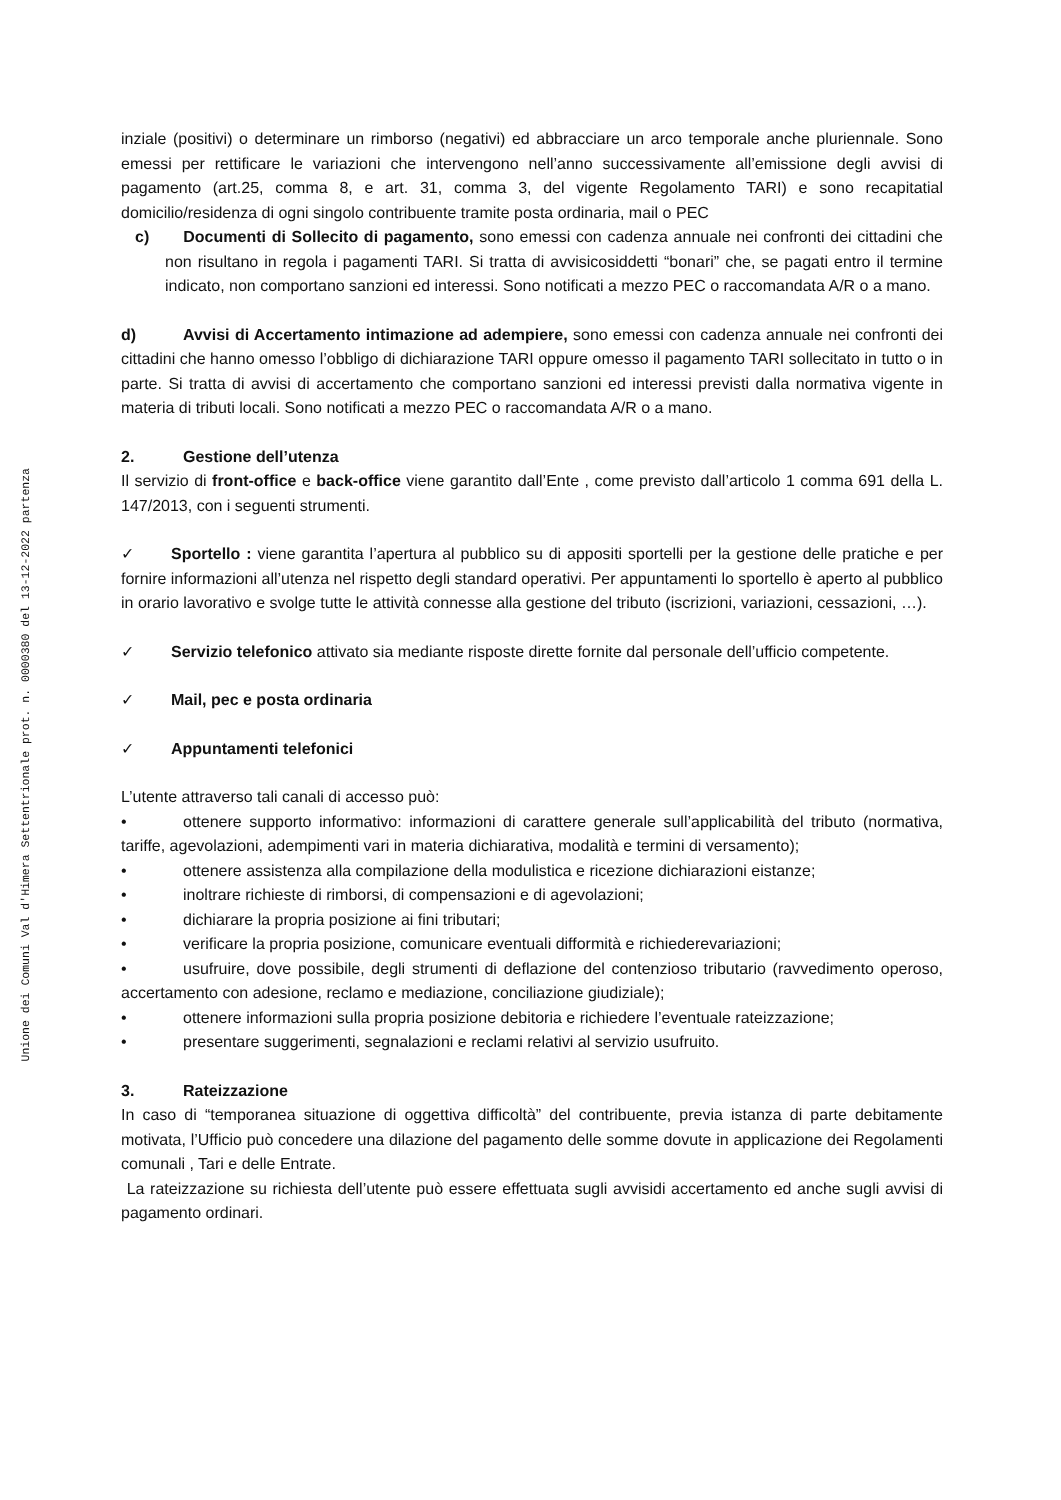Unione dei Comuni Val d'Himera Settentrionale prot. n. 0000380 del 13-12-2022 partenza
inziale (positivi) o determinare un rimborso (negativi) ed abbracciare un arco temporale anche pluriennale. Sono emessi per rettificare le variazioni che intervengono nell’anno successivamente all’emissione degli avvisi di pagamento (art.25, comma 8, e art. 31, comma 3, del vigente Regolamento TARI) e sono recapitatial domicilio/residenza di ogni singolo contribuente tramite posta ordinaria, mail o PEC
c) Documenti di Sollecito di pagamento, sono emessi con cadenza annuale nei confronti dei cittadini che non risultano in regola i pagamenti TARI. Si tratta di avvisicosiddetti “bonari” che, se pagati entro il termine indicato, non comportano sanzioni ed interessi. Sono notificati a mezzo PEC o raccomandata A/R o a mano.
d) Avvisi di Accertamento intimazione ad adempiere, sono emessi con cadenza annuale nei confronti dei cittadini che hanno omesso l’obbligo di dichiarazione TARI oppure omesso il pagamento TARI sollecitato in tutto o in parte. Si tratta di avvisi di accertamento che comportano sanzioni ed interessi previsti dalla normativa vigente in materia di tributi locali. Sono notificati a mezzo PEC o raccomandata A/R o a mano.
2. Gestione dell’utenza
Il servizio di front-office e back-office viene garantito dall’Ente , come previsto dall’articolo 1 comma 691 della L. 147/2013, con i seguenti strumenti.
✓ Sportello : viene garantita l’apertura al pubblico su di appositi sportelli per la gestione delle pratiche e per fornire informazioni all’utenza nel rispetto degli standard operativi. Per appuntamenti lo sportello è aperto al pubblico in orario lavorativo e svolge tutte le attività connesse alla gestione del tributo (iscrizioni, variazioni, cessazioni, …).
✓ Servizio telefonico attivato sia mediante risposte dirette fornite dal personale dell’ufficio competente.
✓ Mail, pec e posta ordinaria
✓ Appuntamenti telefonici
L’utente attraverso tali canali di accesso può:
• ottenere supporto informativo: informazioni di carattere generale sull’applicabilità del tributo (normativa, tariffe, agevolazioni, adempimenti vari in materia dichiarativa, modalità e termini di versamento);
• ottenere assistenza alla compilazione della modulistica e ricezione dichiarazioni eistanze;
• inoltrare richieste di rimborsi, di compensazioni e di agevolazioni;
• dichiarare la propria posizione ai fini tributari;
• verificare la propria posizione, comunicare eventuali difformità e richiederevariazioni;
• usufruire, dove possibile, degli strumenti di deflazione del contenzioso tributario (ravvedimento operoso, accertamento con adesione, reclamo e mediazione, conciliazione giudiziale);
• ottenere informazioni sulla propria posizione debitoria e richiedere l’eventuale rateizzazione;
• presentare suggerimenti, segnalazioni e reclami relativi al servizio usufruito.
3. Rateizzazione
In caso di “temporanea situazione di oggettiva difficoltà” del contribuente, previa istanza di parte debitamente motivata, l’Ufficio può concedere una dilazione del pagamento delle somme dovute in applicazione dei Regolamenti comunali , Tari e delle Entrate.
La rateizzazione su richiesta dell’utente può essere effettuata sugli avvisidi accertamento ed anche sugli avvisi di pagamento ordinari.